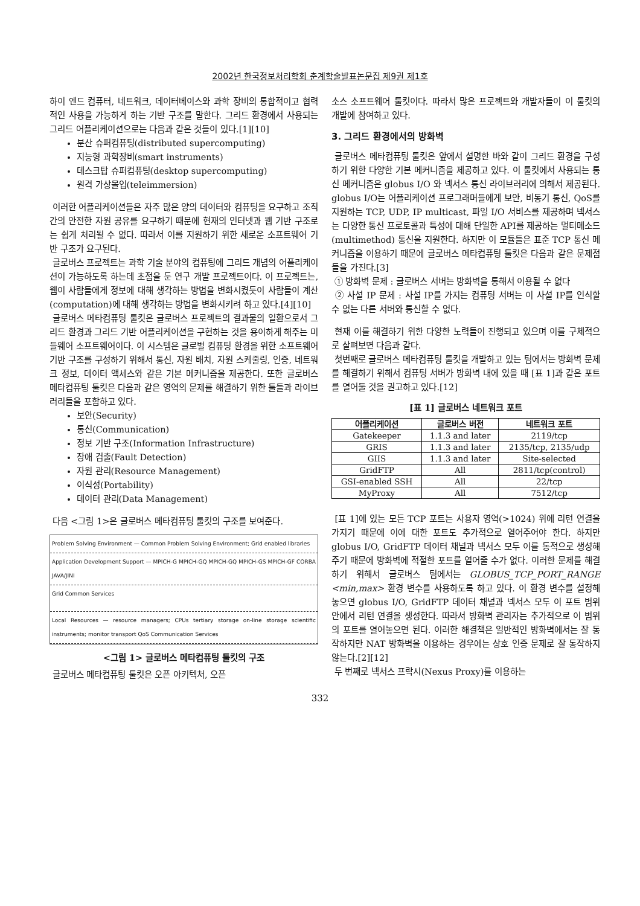2002년 한국정보처리학회 춘계학술발표논문집 제9권 제1호
하이 엔드 컴퓨터, 네트워크, 데이터베이스와 과학 장비의 통합적이고 협력적인 사용을 가능하게 하는 기반 구조를 말한다. 그리드 환경에서 사용되는 그리드 어플리케이션으로는 다음과 같은 것들이 있다.[1][10]
분산 슈퍼컴퓨팅(distributed supercomputing)
지능형 과학장비(smart instruments)
데스크탑 슈퍼컴퓨팅(desktop supercomputing)
원격 가상몰입(teleimmersion)
이러한 어플리케이션들은 자주 많은 양의 데이터와 컴퓨팅을 요구하고 조직간의 안전한 자원 공유를 요구하기 때문에 현재의 인터넷과 웹 기반 구조로는 쉽게 처리될 수 없다. 따라서 이를 지원하기 위한 새로운 소프트웨어 기반 구조가 요구된다.
글로버스 프로젝트는 과학 기술 분야의 컴퓨팅에 그리드 개념의 어플리케이션이 가능하도록 하는데 초점을 둔 연구 개발 프로젝트이다. 이 프로젝트는, 웹이 사람들에게 정보에 대해 생각하는 방법을 변화시켰듯이 사람들이 계산(computation)에 대해 생각하는 방법을 변화시키려 하고 있다.[4][10]
글로버스 메타컴퓨팅 툴킷은 글로버스 프로젝트의 결과물의 일환으로서 그리드 환경과 그리드 기반 어플리케이션을 구현하는 것을 용이하게 해주는 미들웨어 소프트웨어이다. 이 시스템은 글로벌 컴퓨팅 환경을 위한 소프트웨어 기반 구조를 구성하기 위해서 통신, 자원 배치, 자원 스케줄링, 인증, 네트워크 정보, 데이터 액세스와 같은 기본 메커니즘을 제공한다. 또한 글로버스 메타컴퓨팅 툴킷은 다음과 같은 영역의 문제를 해결하기 위한 툴들과 라이브러리들을 포함하고 있다.
보안(Security)
통신(Communication)
정보 기반 구조(Information Infrastructure)
장애 검출(Fault Detection)
자원 관리(Resource Management)
이식성(Portability)
데이터 관리(Data Management)
다음 <그림 1>은 글로버스 메타컴퓨팅 툴킷의 구조를 보여준다.
Problem Solving Environment — Common Problem Solving Environment; Grid enabled libraries
Application Development Support — MPICH-G MPICH-GQ MPICH-GQ MPICH-GS MPICH-GF CORBA JAVA/JINI
Grid Common Services
Local Resources — resource managers; CPUs tertiary storage on-line storage scientific instruments; monitor transport QoS Communication Services
<그림 1> 글로버스 메타컴퓨팅 툴킷의 구조
글로버스 메타컴퓨팅 툴킷은 오픈 아키텍처, 오픈
소스 소프트웨어 툴킷이다. 따라서 많은 프로젝트와 개발자들이 이 툴킷의 개발에 참여하고 있다.
3. 그리드 환경에서의 방화벽
글로버스 메타컴퓨팅 툴킷은 앞에서 설명한 바와 같이 그리드 환경을 구성하기 위한 다양한 기본 메커니즘을 제공하고 있다. 이 툴킷에서 사용되는 통신 메커니즘은 globus I/O 와 넥서스 통신 라이브러리에 의해서 제공된다. globus I/O는 어플리케이션 프로그래머들에게 보안, 비동기 통신, QoS를 지원하는 TCP, UDP, IP multicast, 파일 I/O 서비스를 제공하며 넥서스는 다양한 통신 프로토콜과 특성에 대해 단일한 API를 제공하는 멀티메소드(multimethod) 통신을 지원한다. 하지만 이 모듈들은 표준 TCP 통신 메커니즘을 이용하기 때문에 글로버스 메타컴퓨팅 툴킷은 다음과 같은 문제점들을 가진다.[3]
① 방화벽 문제 : 글로버스 서버는 방화벽을 통해서 이용될 수 없다
② 사설 IP 문제 : 사설 IP를 가지는 컴퓨팅 서버는 이 사설 IP를 인식할 수 없는 다른 서버와 통신할 수 없다.
현재 이를 해결하기 위한 다양한 노력들이 진행되고 있으며 이를 구체적으로 살펴보면 다음과 같다.
첫번째로 글로버스 메타컴퓨팅 툴킷을 개발하고 있는 팀에서는 방화벽 문제를 해결하기 위해서 컴퓨팅 서버가 방화벽 내에 있을 때 [표 1]과 같은 포트를 열어둘 것을 권고하고 있다.[12]
[표 1] 글로버스 네트워크 포트
| 어플리케이션 | 글로버스 버전 | 네트워크 포트 |
| --- | --- | --- |
| Gatekeeper | 1.1.3 and later | 2119/tcp |
| GRIS | 1.1.3 and later | 2135/tcp, 2135/udp |
| GIIS | 1.1.3 and later | Site-selected |
| GridFTP | All | 2811/tcp(control) |
| GSI-enabled SSH | All | 22/tcp |
| MyProxy | All | 7512/tcp |
[표 1]에 있는 모든 TCP 포트는 사용자 영역(>1024) 위에 리턴 연결을 가지기 때문에 이에 대한 포트도 추가적으로 열어주어야 한다. 하지만 globus I/O, GridFTP 데이터 채널과 넥서스 모두 이를 동적으로 생성해주기 때문에 방화벽에 적절한 포트를 열어줄 수가 없다. 이러한 문제를 해결하기 위해서 글로버스 팀에서는 GLOBUS_TCP_PORT_RANGE <min,max> 환경 변수를 사용하도록 하고 있다. 이 환경 변수를 설정해 놓으면 globus I/O, GridFTP 데이터 채널과 넥서스 모두 이 포트 범위 안에서 리턴 연결을 생성한다. 따라서 방화벽 관리자는 추가적으로 이 범위의 포트를 열어놓으면 된다. 이러한 해결책은 일반적인 방화벽에서는 잘 동작하지만 NAT 방화벽을 이용하는 경우에는 상호 인증 문제로 잘 동작하지 않는다.[2][12]
두 번째로 넥서스 프락시(Nexus Proxy)를 이용하는
332